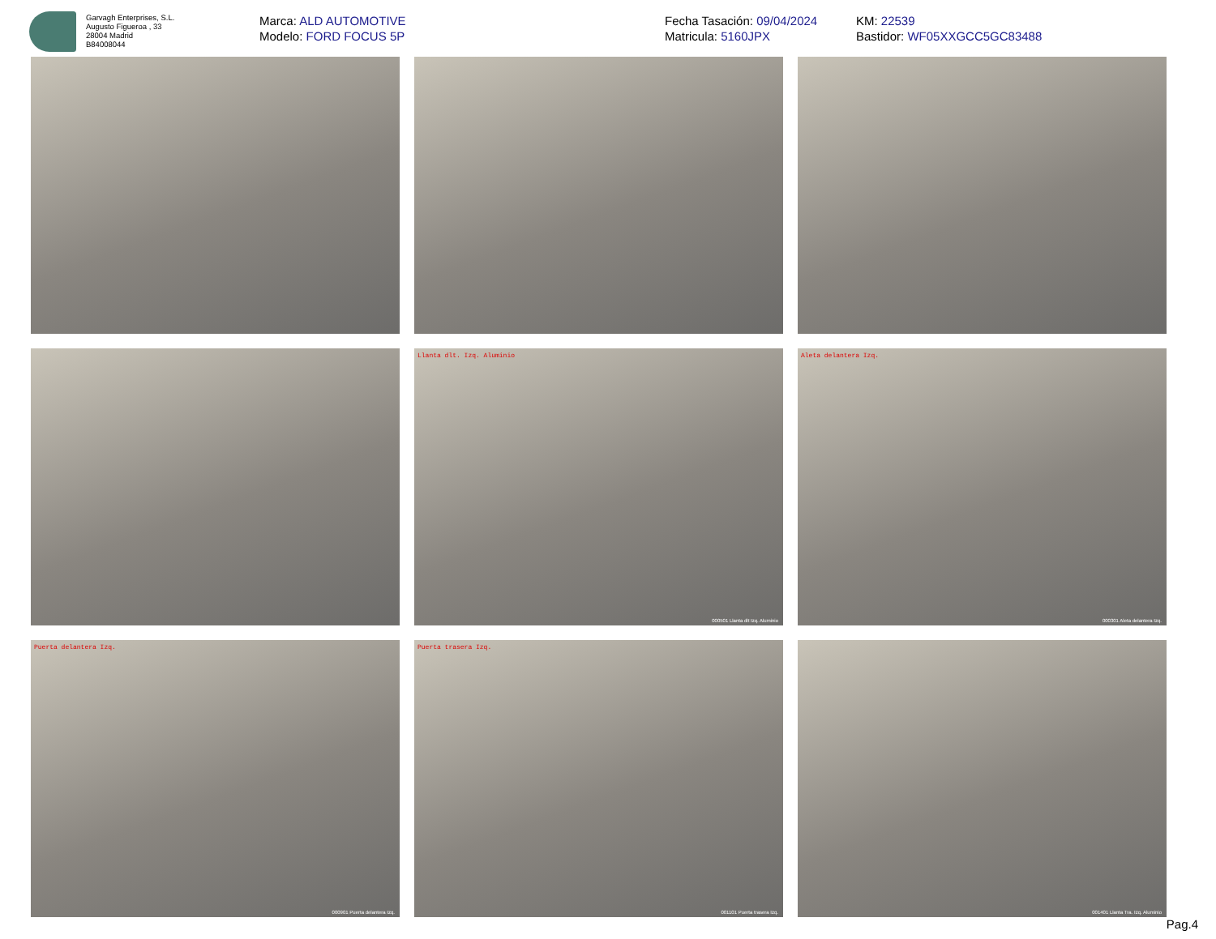Garvagh Enterprises, S.L.
Augusto Figueroa , 33
28004 Madrid
B84008044
Marca: ALD AUTOMOTIVE
Modelo: FORD FOCUS 5P
Fecha Tasación: 09/04/2024
Matricula: 5160JPX
KM: 22539
Bastidor: WF05XXGCC5GC83488
Llanta dlt. Izq. Aluminio
000501 Llanta dlt Izq. Aluminio
Aleta delantera Izq.
000301 Aleta delantera Izq.
Puerta delantera Izq.
000901 Puerta delantera Izq.
Puerta trasera Izq.
001101 Puerta trasera Izq.
001401 Llanta Tra. Izq. Aluminio
Pag.4